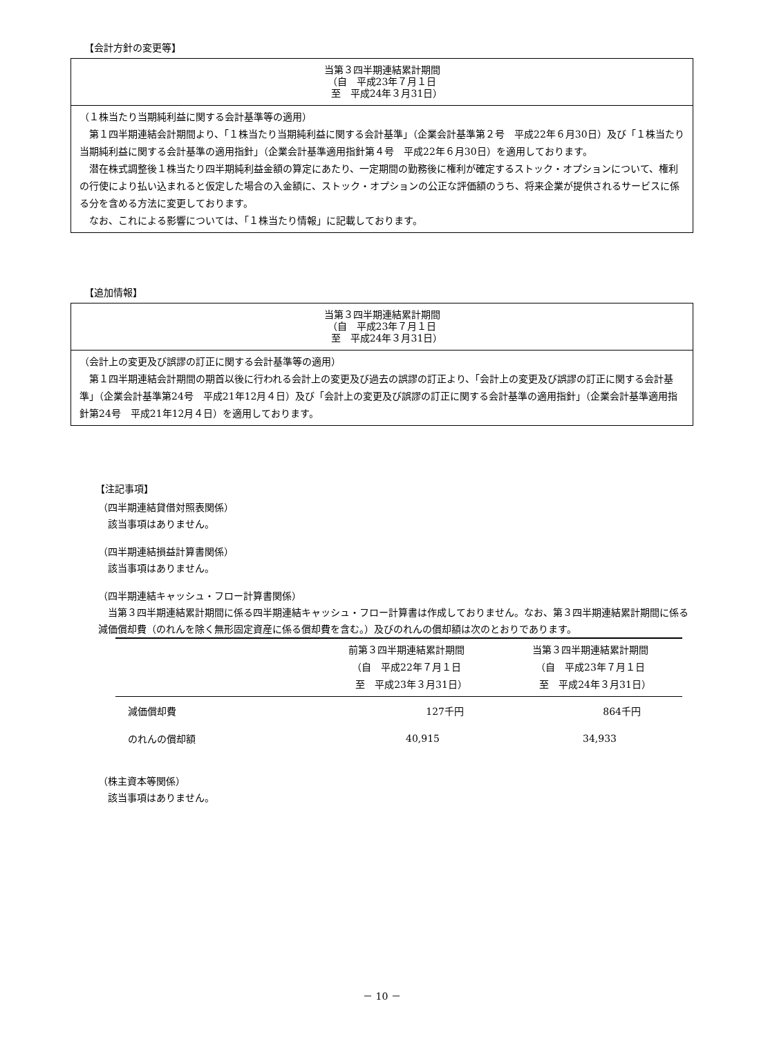【会計方針の変更等】
| 当第３四半期連結累計期間 （自 平成23年７月１日 至 平成24年３月31日） |
| --- |
| （１株当たり当期純利益に関する会計基準等の適用） 第１四半期連結会計期間より、「１株当たり当期純利益に関する会計基準」（企業会計基準第２号 平成22年６月30日）及び「１株当たり当期純利益に関する会計基準の適用指針」（企業会計基準適用指針第４号 平成22年６月30日）を適用しております。 潜在株式調整後１株当たり四半期純利益金額の算定にあたり、一定期間の勤務後に権利が確定するストック・オプションについて、権利の行使により払い込まれると仮定した場合の入金額に、ストック・オプションの公正な評価額のうち、将来企業が提供されるサービスに係る分を含める方法に変更しております。 なお、これによる影響については、「１株当たり情報」に記載しております。 |
【追加情報】
| 当第３四半期連結累計期間 （自 平成23年７月１日 至 平成24年３月31日） |
| --- |
| （会計上の変更及び誤謬の訂正に関する会計基準等の適用） 第１四半期連結会計期間の期首以後に行われる会計上の変更及び過去の誤謬の訂正より、「会計上の変更及び誤謬の訂正に関する会計基準」（企業会計基準第24号 平成21年12月４日）及び「会計上の変更及び誤謬の訂正に関する会計基準の適用指針」（企業会計基準適用指針第24号 平成21年12月４日）を適用しております。 |
【注記事項】
（四半期連結貸借対照表関係）
該当事項はありません。
（四半期連結損益計算書関係）
該当事項はありません。
（四半期連結キャッシュ・フロー計算書関係）
当第３四半期連結累計期間に係る四半期連結キャッシュ・フロー計算書は作成しておりません。なお、第３四半期連結累計期間に係る減価償却費（のれんを除く無形固定資産に係る償却費を含む。）及びのれんの償却額は次のとおりであります。
| | 前第３四半期連結累計期間 （自 平成22年７月１日 至 平成23年３月31日） | 当第３四半期連結累計期間 （自 平成23年７月１日 至 平成24年３月31日） |
| --- | --- | --- |
| 減価償却費 | 127千円 | 864千円 |
| のれんの償却額 | 40,915 | 34,933 |
（株主資本等関係）
該当事項はありません。
－ 10 －